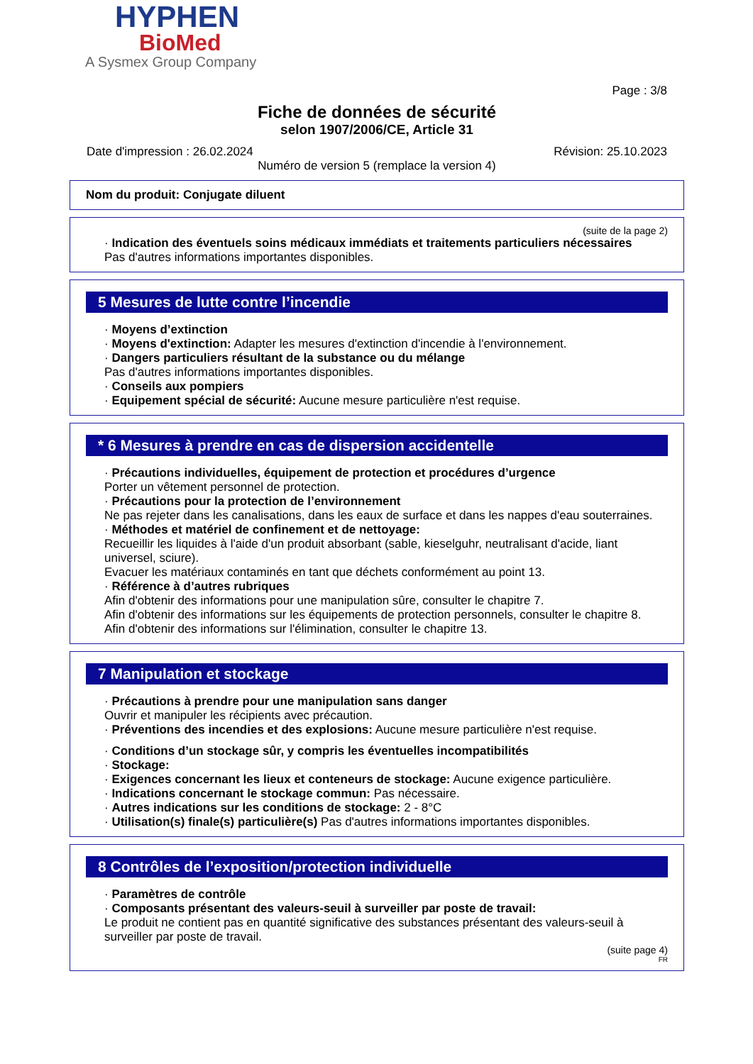HYPHEN
BioMed
A Sysmex Group Company
Page : 3/8
Fiche de données de sécurité
selon 1907/2006/CE, Article 31
Date d'impression : 26.02.2024 Révision: 25.10.2023
Numéro de version 5 (remplace la version 4)
Nom du produit: Conjugate diluent
(suite de la page 2)
· Indication des éventuels soins médicaux immédiats et traitements particuliers nécessaires
Pas d'autres informations importantes disponibles.
5 Mesures de lutte contre l’incendie
· Moyens d’extinction
· Moyens d'extinction: Adapter les mesures d'extinction d'incendie à l'environnement.
· Dangers particuliers résultant de la substance ou du mélange
Pas d'autres informations importantes disponibles.
· Conseils aux pompiers
· Equipement spécial de sécurité: Aucune mesure particulière n'est requise.
* 6 Mesures à prendre en cas de dispersion accidentelle
· Précautions individuelles, équipement de protection et procédures d’urgence
Porter un vêtement personnel de protection.
· Précautions pour la protection de l’environnement
Ne pas rejeter dans les canalisations, dans les eaux de surface et dans les nappes d'eau souterraines.
· Méthodes et matériel de confinement et de nettoyage:
Recueillir les liquides à l'aide d'un produit absorbant (sable, kieselguhr, neutralisant d'acide, liant universel, sciure).
Evacuer les matériaux contaminés en tant que déchets conformément au point 13.
· Référence à d’autres rubriques
Afin d'obtenir des informations pour une manipulation sûre, consulter le chapitre 7.
Afin d'obtenir des informations sur les équipements de protection personnels, consulter le chapitre 8.
Afin d'obtenir des informations sur l'élimination, consulter le chapitre 13.
7 Manipulation et stockage
· Précautions à prendre pour une manipulation sans danger
Ouvrir et manipuler les récipients avec précaution.
· Préventions des incendies et des explosions: Aucune mesure particulière n'est requise.
· Conditions d’un stockage sûr, y compris les éventuelles incompatibilités
· Stockage:
· Exigences concernant les lieux et conteneurs de stockage: Aucune exigence particulière.
· Indications concernant le stockage commun: Pas nécessaire.
· Autres indications sur les conditions de stockage: 2 - 8°C
· Utilisation(s) finale(s) particulière(s) Pas d'autres informations importantes disponibles.
8 Contrôles de l’exposition/protection individuelle
· Paramètres de contrôle
· Composants présentant des valeurs-seuil à surveiller par poste de travail:
Le produit ne contient pas en quantité significative des substances présentant des valeurs-seuil à surveiller par poste de travail.
(suite page 4)
FR